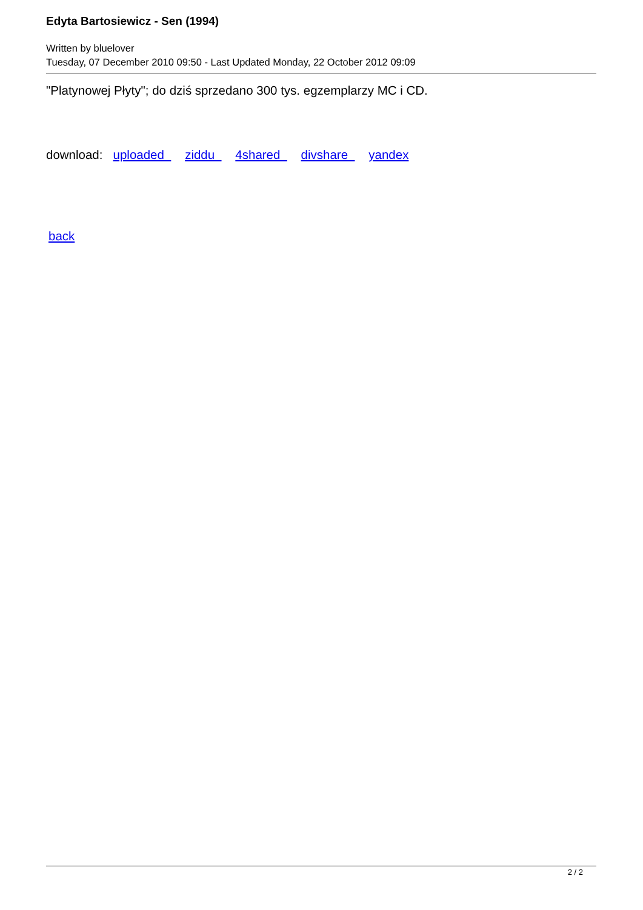Edyta Bartosiewicz - Sen (1994)
Written by bluelover
Tuesday, 07 December 2010 09:50 - Last Updated Monday, 22 October 2012 09:09
"Platynowej Płyty"; do dziś sprzedano 300 tys. egzemplarzy MC i CD.
download: uploaded ziddu 4shared divshare yandex
back
2 / 2